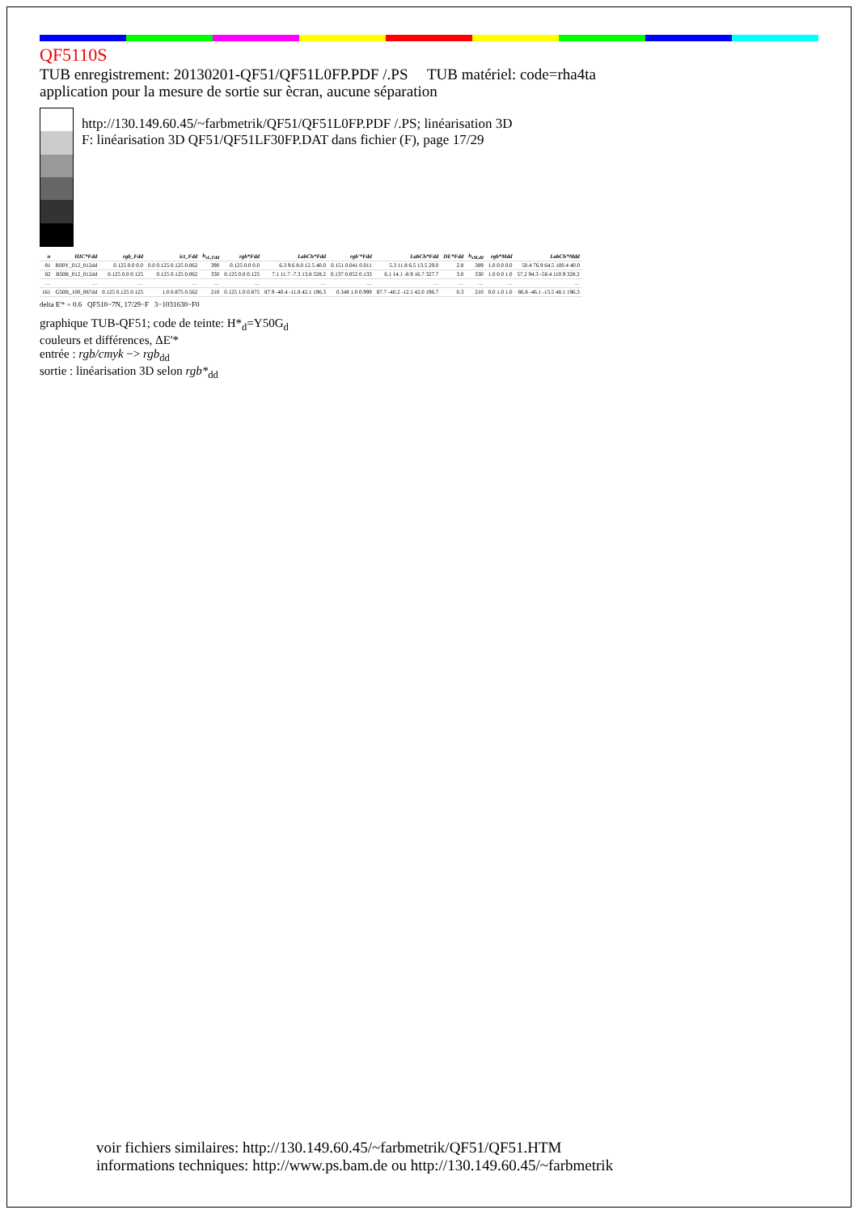QF5110S
TUB enregistrement: 20130201-QF51/QF51L0FP.PDF /.PS TUB matériel: code=rha4ta
application pour la mesure de sortie sur ècran, aucune séparation
http://130.149.60.45/~farbmetrik/QF51/QF51L0FP.PDF /.PS; linéarisation 3D
F: linéarisation 3D QF51/QF51LF30FP.DAT dans fichier (F), page 17/29
| n | HIC*Fdd | rgb_Fdd | ict_Fdd | h<sub>sL,Fdd</sub> | rgb*Fdd | LabCh*Fdd | rgb'*Fdd | LabCh*Fdd | DE*Fdd | h<sub>sM,dd</sub> | rgb*Mdd | LabCh*Mdd |
| --- | --- | --- | --- | --- | --- | --- | --- | --- | --- | --- | --- | --- |
| 81 | R00Y_012_012dd | 0.125 0.0 0.0 | 0.0 0.125 0.125 0.062 | 390 | 0.125 0.0 0.0 | 6.3 9.6 8.0 12.5 40.0 | 0.151 0.041 0.011 | 5.3 11.8 6.5 13.5 29.0 | 2.8 | 389 | 1.0 0.0 0.0 | 50.4 76.9 64.5 100.4 40.0 |
| 82 | B50R_012_012dd | 0.125 0.0 0.125 | 0.125 0.125 0.062 | 330 | 0.125 0.0 0.125 | 7.1 11.7 -7.3 13.8 328.2 | 0.137 0.052 0.133 | 6.1 14.1 -8.9 16.7 327.7 | 3.0 | 330 | 1.0 0.0 1.0 | 57.2 94.3 -58.4 110.9 328.2 |
| … | … | … | … | … | … | … | … | … | … | … | … | … |
| 161 | G50B_100_087dd | 0.125 0.125 0.125 | 1.0 0.875 0.562 | 210 | 0.125 1.0 0.875 | 87.9 -40.4 -11.8 42.1 196.3 | 0.348 1.0 0.999 | 87.7 -40.2 -12.1 42.0 196.7 | 0.3 | 210 | 0.0 1.0 1.0 | 86.8 -46.1 -13.5 48.1 196.3 |
delta E'* = 0.6 QF510−7N, 17/29−F 3−1031630−F0
graphique TUB-QF51; code de teinte: H*<sub>d</sub>=Y50G<sub>d</sub>
couleurs et différences, ΔE'*
entrée : rgb/cmyk −> rgb<sub>dd</sub>
sortie : linéarisation 3D selon rgb*<sub>dd</sub>
voir fichiers similaires: http://130.149.60.45/~farbmetrik/QF51/QF51.HTM
informations techniques: http://www.ps.bam.de ou http://130.149.60.45/~farbmetrik